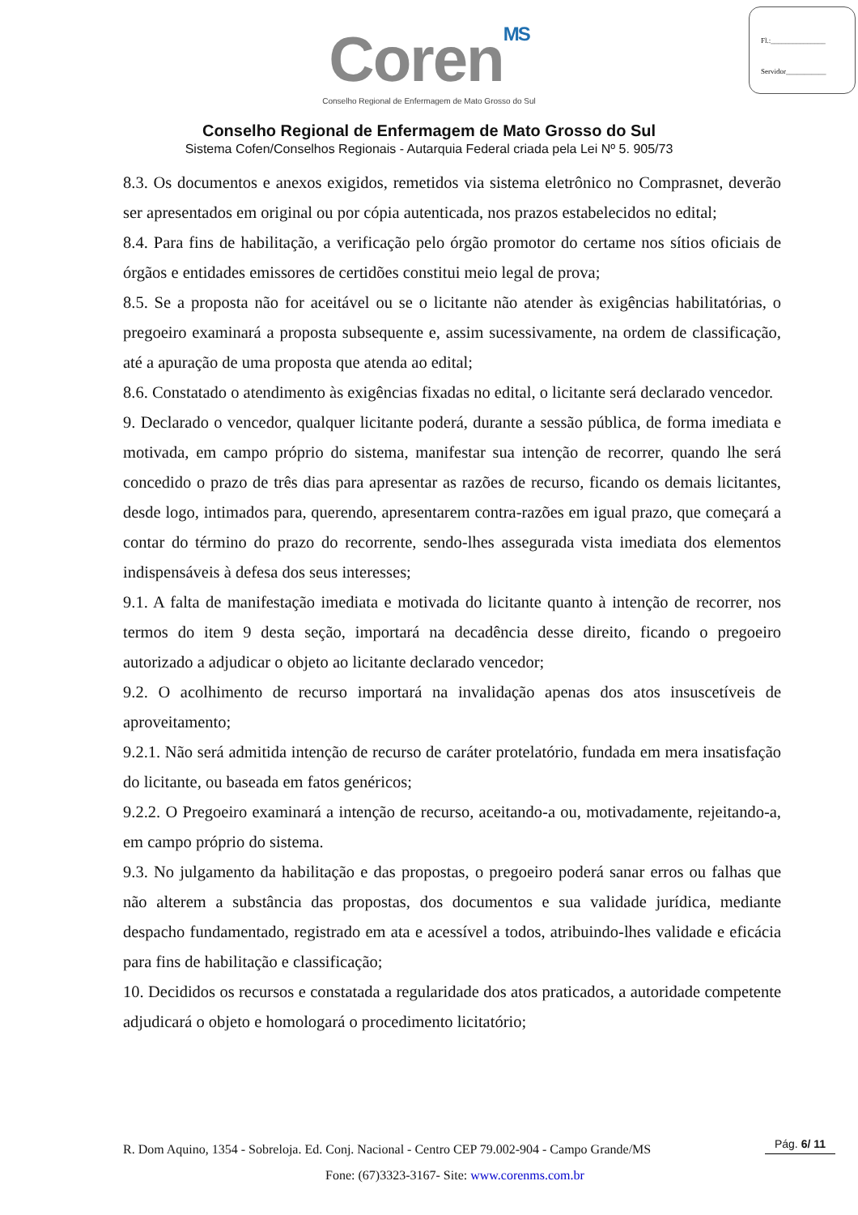Fl.:_______________
Servidor___________
CorenMS
Conselho Regional de Enfermagem de Mato Grosso do Sul
Conselho Regional de Enfermagem de Mato Grosso do Sul
Sistema Cofen/Conselhos Regionais - Autarquia Federal criada pela Lei Nº 5. 905/73
8.3. Os documentos e anexos exigidos, remetidos via sistema eletrônico no Comprasnet, deverão ser apresentados em original ou por cópia autenticada, nos prazos estabelecidos no edital;
8.4. Para fins de habilitação, a verificação pelo órgão promotor do certame nos sítios oficiais de órgãos e entidades emissores de certidões constitui meio legal de prova;
8.5. Se a proposta não for aceitável ou se o licitante não atender às exigências habilitatórias, o pregoeiro examinará a proposta subsequente e, assim sucessivamente, na ordem de classificação, até a apuração de uma proposta que atenda ao edital;
8.6. Constatado o atendimento às exigências fixadas no edital, o licitante será declarado vencedor.
9. Declarado o vencedor, qualquer licitante poderá, durante a sessão pública, de forma imediata e motivada, em campo próprio do sistema, manifestar sua intenção de recorrer, quando lhe será concedido o prazo de três dias para apresentar as razões de recurso, ficando os demais licitantes, desde logo, intimados para, querendo, apresentarem contra-razões em igual prazo, que começará a contar do término do prazo do recorrente, sendo-lhes assegurada vista imediata dos elementos indispensáveis à defesa dos seus interesses;
9.1. A falta de manifestação imediata e motivada do licitante quanto à intenção de recorrer, nos termos do item 9 desta seção, importará na decadência desse direito, ficando o pregoeiro autorizado a adjudicar o objeto ao licitante declarado vencedor;
9.2. O acolhimento de recurso importará na invalidação apenas dos atos insuscetíveis de aproveitamento;
9.2.1. Não será admitida intenção de recurso de caráter protelatório, fundada em mera insatisfação do licitante, ou baseada em fatos genéricos;
9.2.2. O Pregoeiro examinará a intenção de recurso, aceitando-a ou, motivadamente, rejeitando-a, em campo próprio do sistema.
9.3. No julgamento da habilitação e das propostas, o pregoeiro poderá sanar erros ou falhas que não alterem a substância das propostas, dos documentos e sua validade jurídica, mediante despacho fundamentado, registrado em ata e acessível a todos, atribuindo-lhes validade e eficácia para fins de habilitação e classificação;
10. Decididos os recursos e constatada a regularidade dos atos praticados, a autoridade competente adjudicará o objeto e homologará o procedimento licitatório;
R. Dom Aquino, 1354 - Sobreloja. Ed. Conj. Nacional - Centro CEP 79.002-904 - Campo Grande/MS
Pág. 6/ 11
Fone: (67)3323-3167- Site: www.corenms.com.br